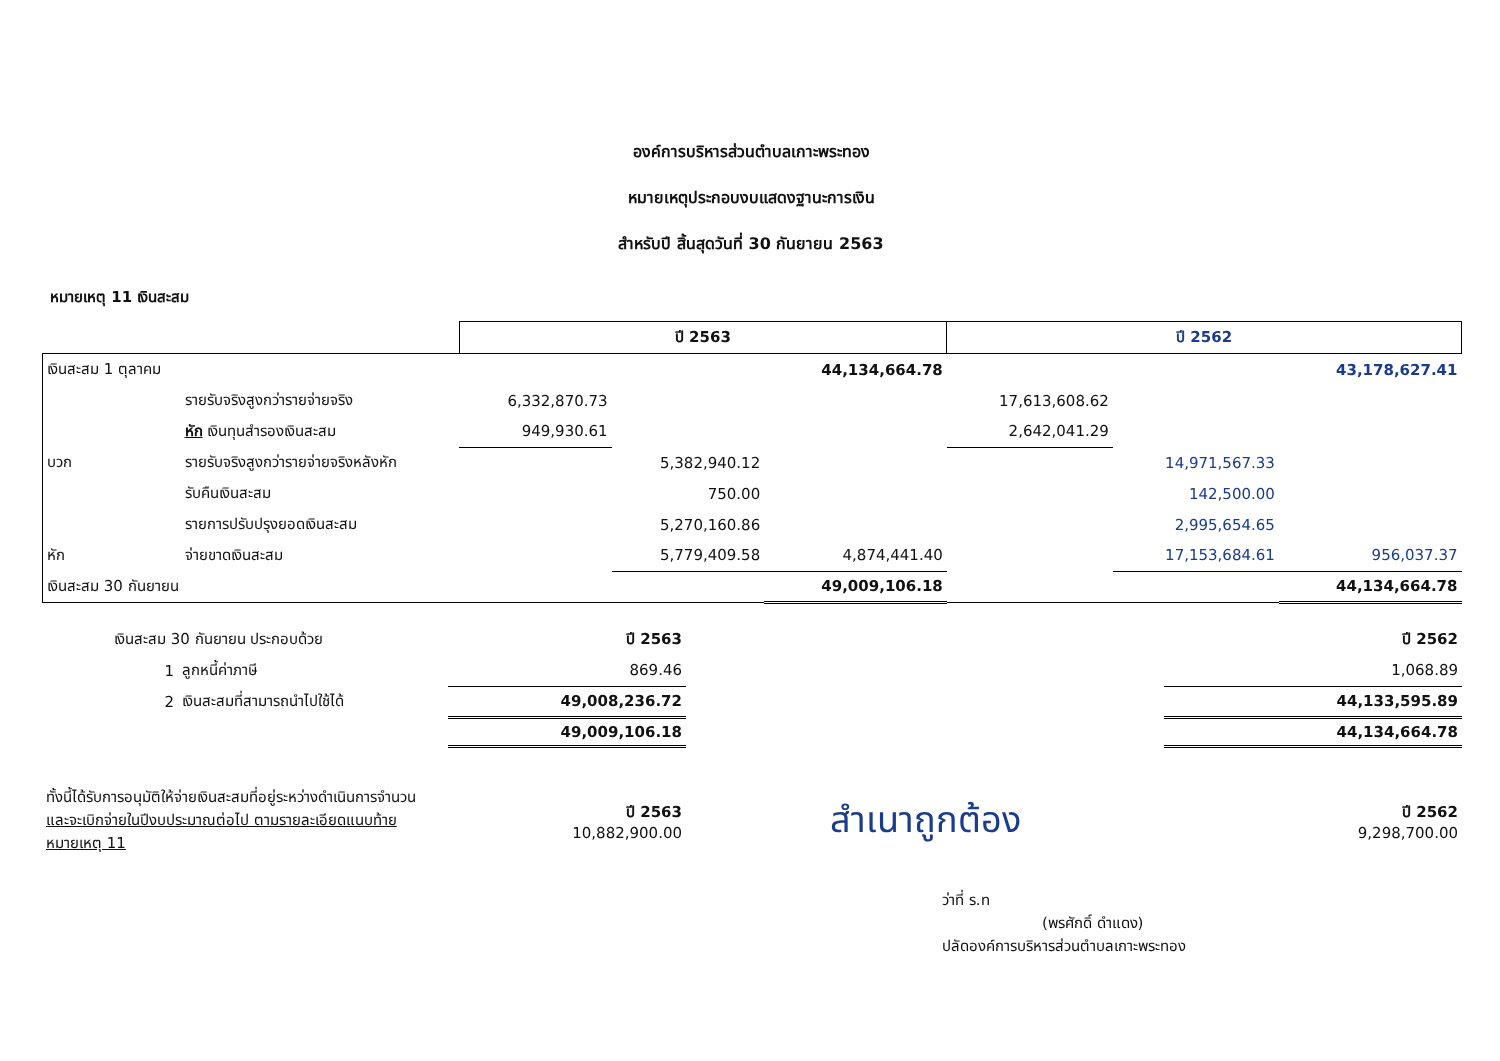องค์การบริหารส่วนตำบลเกาะพระทอง
หมายเหตุประกอบงบแสดงฐานะการเงิน
สำหรับปี สิ้นสุดวันที่ 30 กันยายน 2563
หมายเหตุ 11 เงินสะสม
| | | ปี 2563 | | | ปี 2562 | | |
| --- | --- | --- | --- | --- | --- | --- | --- |
| เงินสะสม 1 ตุลาคม | | | | 44,134,664.78 | | | 43,178,627.41 |
| | รายรับจริงสูงกว่ารายจ่ายจริง | 6,332,870.73 | | | 17,613,608.62 | | |
| | หัก เงินทุนสำรองเงินสะสม | 949,930.61 | | | 2,642,041.29 | | |
| บวก | รายรับจริงสูงกว่ารายจ่ายจริงหลังหัก | | 5,382,940.12 | | | 14,971,567.33 | |
| | รับคืนเงินสะสม | | 750.00 | | | 142,500.00 | |
| | รายการปรับปรุงยอดเงินสะสม | | 5,270,160.86 | | | 2,995,654.65 | |
| หัก | จ่ายขาดเงินสะสม | | 5,779,409.58 | 4,874,441.40 | | 17,153,684.61 | 956,037.37 |
| เงินสะสม 30 กันยายน | | | | 49,009,106.18 | | | 44,134,664.78 |
| | เงินสะสม 30 กันยายน ประกอบด้วย | | ปี 2563 | | ปี 2562 |
| | 1 | ลูกหนี้ค่าภาษี | 869.46 | | 1,068.89 |
| | 2 | เงินสะสมที่สามารถนำไปใช้ได้ | 49,008,236.72 | | 44,133,595.89 |
| | | | 49,009,106.18 | | 44,134,664.78 |
| ทั้งนี้ได้รับการอนุมัติให้จ่ายเงินสะสมที่อยู่ระหว่างดำเนินการจำนวน และจะเบิกจ่ายในปีงบประมาณต่อไป ตามรายละเอียดแนบท้ายหมายเหตุ 11 | | | ปี 2563 10,882,900.00 | สำเนาถูกต้อง | ปี 2562 9,298,700.00 |
ว่าที่ ร.ท
(พรศักดิ์ ดำแดง)
ปลัดองค์การบริหารส่วนตำบลเกาะพระทอง